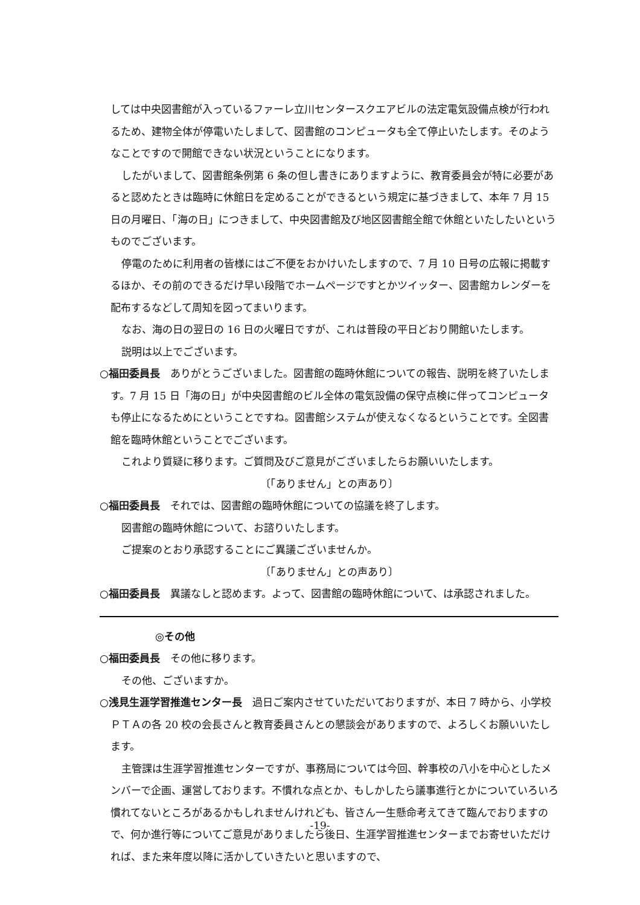しては中央図書館が入っているファーレ立川センタースクエアビルの法定電気設備点検が行われるため、建物全体が停電いたしまして、図書館のコンピュータも全て停止いたします。そのようなことですので開館できない状況ということになります。
したがいまして、図書館条例第 6 条の但し書きにありますように、教育委員会が特に必要があると認めたときは臨時に休館日を定めることができるという規定に基づきまして、本年 7 月 15 日の月曜日、「海の日」につきまして、中央図書館及び地区図書館全館で休館といたしたいというものでございます。
停電のために利用者の皆様にはご不便をおかけいたしますので、7 月 10 日号の広報に掲載するほか、その前のできるだけ早い段階でホームページですとかツイッター、図書館カレンダーを配布するなどして周知を図ってまいります。
なお、海の日の翌日の 16 日の火曜日ですが、これは普段の平日どおり開館いたします。
説明は以上でございます。
○福田委員長　ありがとうございました。図書館の臨時休館についての報告、説明を終了いたします。7 月 15 日「海の日」が中央図書館のビル全体の電気設備の保守点検に伴ってコンピュータも停止になるためにということですね。図書館システムが使えなくなるということです。全図書館を臨時休館ということでございます。
これより質疑に移ります。ご質問及びご意見がございましたらお願いいたします。
〔「ありません」との声あり〕
○福田委員長　それでは、図書館の臨時休館についての協議を終了します。
図書館の臨時休館について、お諮りいたします。
ご提案のとおり承認することにご異議ございませんか。
〔「ありません」との声あり〕
○福田委員長　異議なしと認めます。よって、図書館の臨時休館について、は承認されました。
◎その他
○福田委員長　その他に移ります。
その他、ございますか。
○浅見生涯学習推進センター長　過日ご案内させていただいておりますが、本日 7 時から、小学校ＰＴＡの各 20 校の会長さんと教育委員さんとの懇談会がありますので、よろしくお願いいたします。
主管課は生涯学習推進センターですが、事務局については今回、幹事校の八小を中心としたメンバーで企画、運営しております。不慣れな点とか、もしかしたら議事進行とかについていろいろ慣れてないところがあるかもしれませんけれども、皆さん一生懸命考えてきて臨んでおりますので、何か進行等についてご意見がありましたら後日、生涯学習推進センターまでお寄せいただければ、また来年度以降に活かしていきたいと思いますので、
-19-